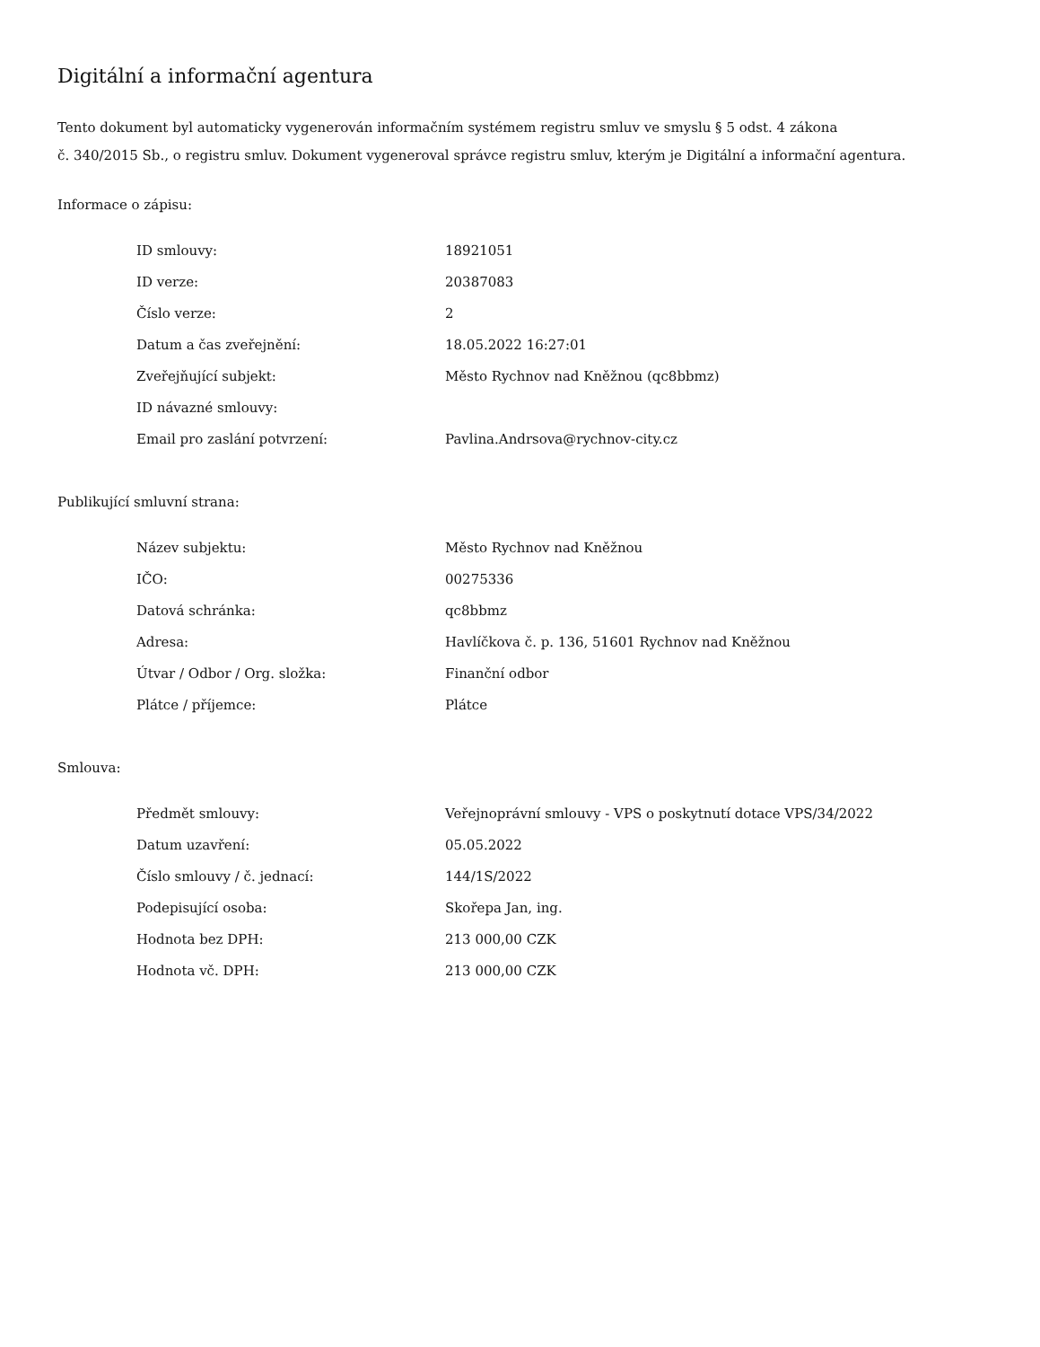Digitální a informační agentura
Tento dokument byl automaticky vygenerován informačním systémem registru smluv ve smyslu § 5 odst. 4 zákona
č. 340/2015 Sb., o registru smluv. Dokument vygeneroval správce registru smluv, kterým je Digitální a informační agentura.
Informace o zápisu:
| ID smlouvy: | 18921051 |
| ID verze: | 20387083 |
| Číslo verze: | 2 |
| Datum a čas zveřejnění: | 18.05.2022 16:27:01 |
| Zveřejňující subjekt: | Město Rychnov nad Kněžnou (qc8bbmz) |
| ID návazné smlouvy: | |
| Email pro zaslání potvrzení: | Pavlina.Andrsova@rychnov-city.cz |
Publikující smluvní strana:
| Název subjektu: | Město Rychnov nad Kněžnou |
| IČO: | 00275336 |
| Datová schránka: | qc8bbmz |
| Adresa: | Havlíčkova č. p. 136, 51601 Rychnov nad Kněžnou |
| Útvar / Odbor / Org. složka: | Finanční odbor |
| Plátce / příjemce: | Plátce |
Smlouva:
| Předmět smlouvy: | Veřejnoprávní smlouvy - VPS o poskytnutí dotace VPS/34/2022 |
| Datum uzavření: | 05.05.2022 |
| Číslo smlouvy / č. jednací: | 144/1S/2022 |
| Podepisující osoba: | Skořepa Jan, ing. |
| Hodnota bez DPH: | 213 000,00 CZK |
| Hodnota vč. DPH: | 213 000,00 CZK |